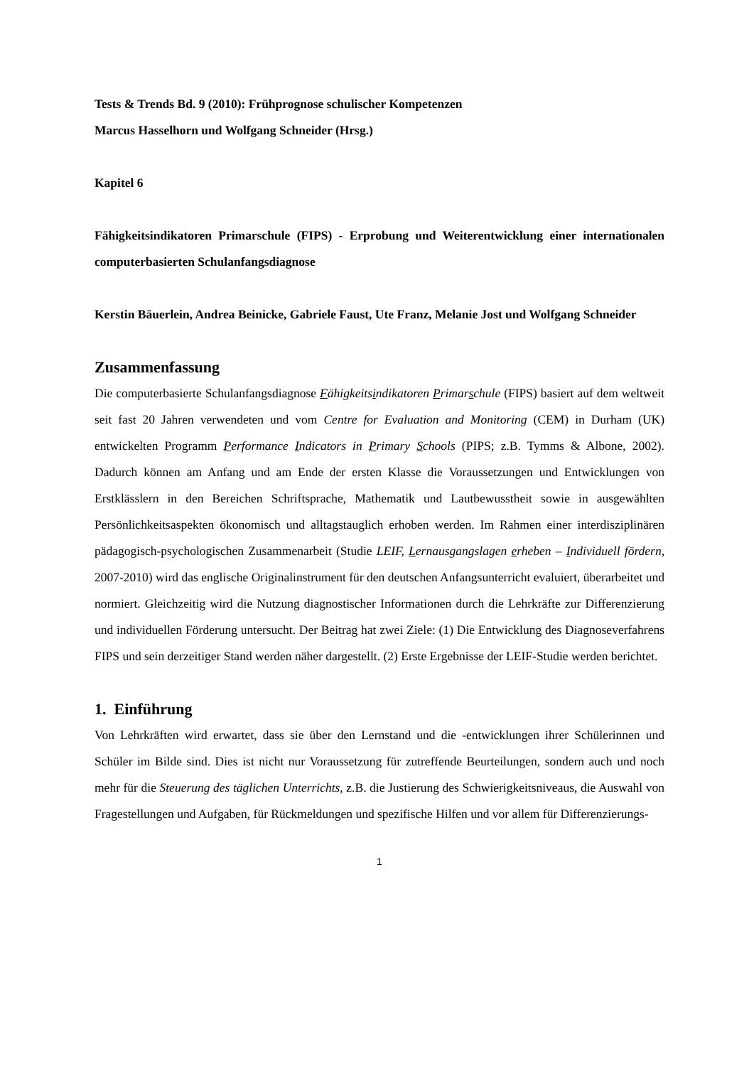Tests & Trends Bd. 9 (2010): Frühprognose schulischer Kompetenzen
Marcus Hasselhorn und Wolfgang Schneider (Hrsg.)
Kapitel 6
Fähigkeitsindikatoren Primarschule (FIPS) - Erprobung und Weiterentwicklung einer internationalen computerbasierten Schulanfangsdiagnose
Kerstin Bäuerlein, Andrea Beinicke, Gabriele Faust, Ute Franz, Melanie Jost und Wolfgang Schneider
Zusammenfassung
Die computerbasierte Schulanfangsdiagnose Fähigkeitsindikatoren Primarschule (FIPS) basiert auf dem weltweit seit fast 20 Jahren verwendeten und vom Centre for Evaluation and Monitoring (CEM) in Durham (UK) entwickelten Programm Performance Indicators in Primary Schools (PIPS; z.B. Tymms & Albone, 2002). Dadurch können am Anfang und am Ende der ersten Klasse die Voraussetzungen und Entwicklungen von Erstklässlern in den Bereichen Schriftsprache, Mathematik und Lautbewusstheit sowie in ausgewählten Persönlichkeitsaspekten ökonomisch und alltagstauglich erhoben werden. Im Rahmen einer interdisziplinären pädagogisch-psychologischen Zusammenarbeit (Studie LEIF, Lernausgangslagen erheben – Individuell fördern, 2007-2010) wird das englische Originalinstrument für den deutschen Anfangsunterricht evaluiert, überarbeitet und normiert. Gleichzeitig wird die Nutzung diagnostischer Informationen durch die Lehrkräfte zur Differenzierung und individuellen Förderung untersucht. Der Beitrag hat zwei Ziele: (1) Die Entwicklung des Diagnoseverfahrens FIPS und sein derzeitiger Stand werden näher dargestellt. (2) Erste Ergebnisse der LEIF-Studie werden berichtet.
1. Einführung
Von Lehrkräften wird erwartet, dass sie über den Lernstand und die -entwicklungen ihrer Schülerinnen und Schüler im Bilde sind. Dies ist nicht nur Voraussetzung für zutreffende Beurteilungen, sondern auch und noch mehr für die Steuerung des täglichen Unterrichts, z.B. die Justierung des Schwierigkeitsniveaus, die Auswahl von Fragestellungen und Aufgaben, für Rückmeldungen und spezifische Hilfen und vor allem für Differenzierungs-
1